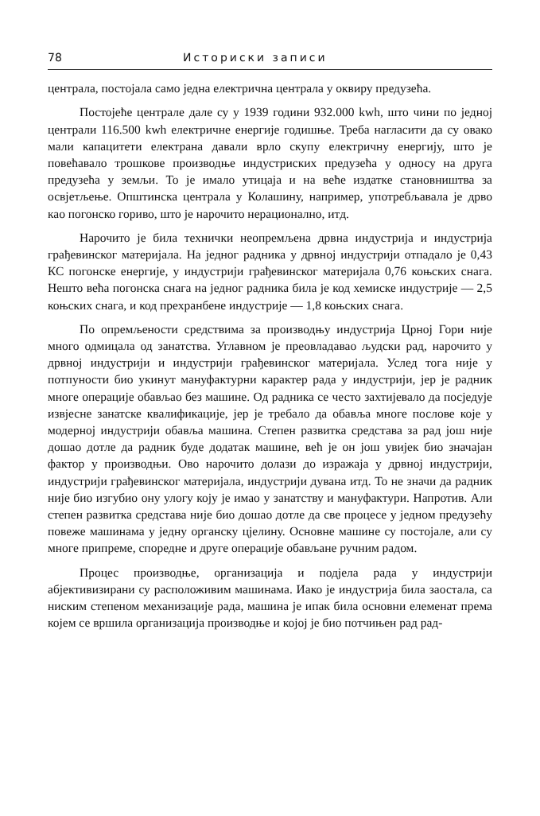78 Историски записи
централа, постојала само једна електрична централа у оквиру предузећа.
Постојеће централе дале су у 1939 години 932.000 kwh, што чини по једној централи 116.500 kwh електричне енергије годишње. Треба нагласити да су овако мали капацитети електрана давали врло скупу електричну енергију, што је повећавало трошкове производње индустриских предузећа у односу на друга предузећа у земљи. То је имало утицаја и на веће издатке становништва за освјетљење. Општинска централа у Колашину, например, употребљавала је дрво као погонско гориво, што је нарочито нерационално, итд.
Нарочито је била технички неопремљена дрвна индустрија и индустрија грађевинског материјала. На једног радника у дрвној индустрији отпадало је 0,43 КС погонске енергије, у индустрији грађевинског материјала 0,76 коњских снага. Нешто већа погонска снага на једног радника била је код хемиске индустрије — 2,5 коњских снага, и код прехранбене индустрије — 1,8 коњских снага.
По опремљености средствима за производњу индустрија Црној Гори није много одмицала од занатства. Углавном је преовладавао људски рад, нарочито у дрвној индустрији и индустрији грађевинског материјала. Услед тога није у потпуности био укинут мануфактурни карактер рада у индустрији, јер је радник многе операције обављао без машине. Од радника се често захтијевало да посједује извјесне занатске квалификације, јер је требало да обавља многе послове које у модерној индустрији обавља машина. Степен развитка средстава за рад још није дошао дотле да радник буде додатак машине, већ је он још увијек био значајан фактор у производњи. Ово нарочито долази до изражаја у дрвној индустрији, индустрији грађевинског материјала, индустрији дувана итд. То не значи да радник није био изгубио ону улогу коју је имао у занатству и мануфактури. Напротив. Али степен развитка средстава није био дошао дотле да све процесе у једном предузећу повеже машинама у једну органску цјелину. Основне машине су постојале, али су многе припреме, споредне и друге операције обављане ручним радом.
Процес производње, организација и подјела рада у индустрији абјективизирани су расположивим машинама. Иако је индустрија била заостала, са ниским степеном механизације рада, машина је ипак била основни елеменат према којем се вршила организација производње и којој је био потчињен рад рад-